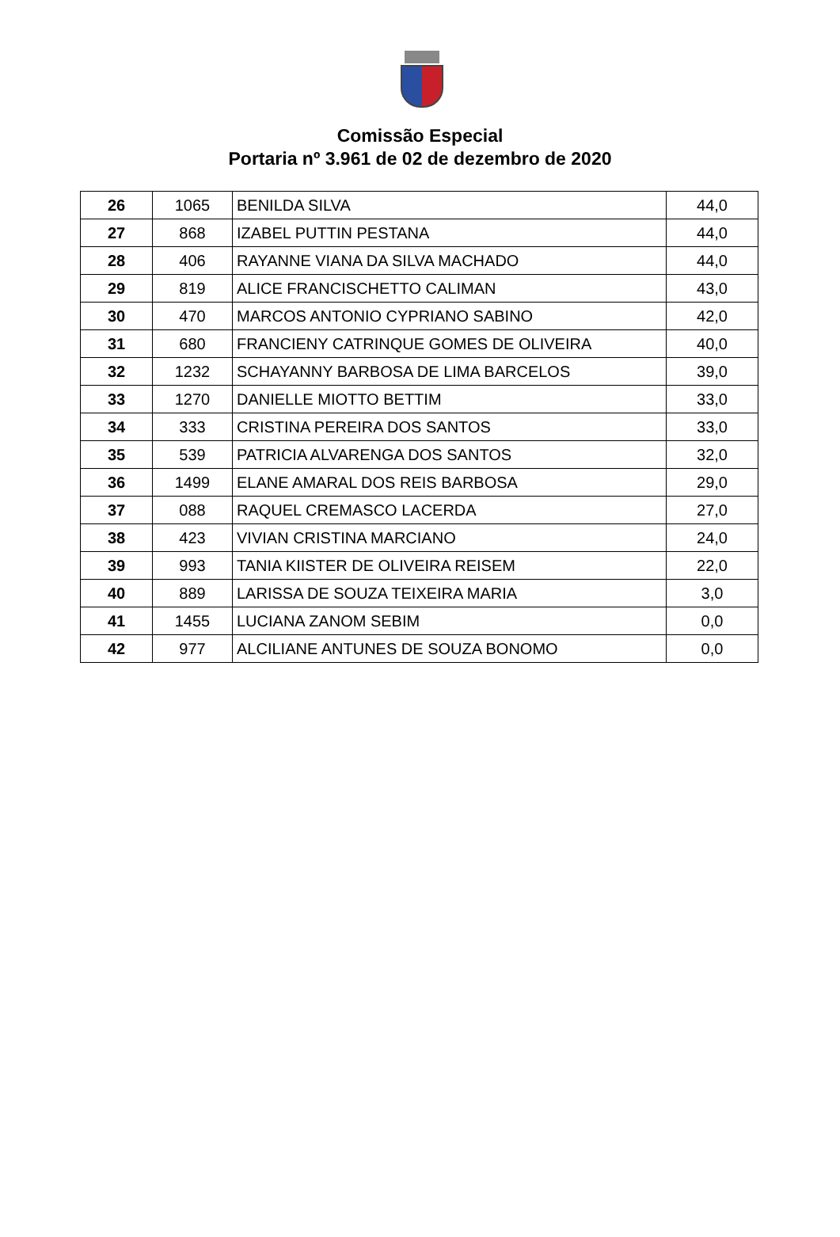Comissão Especial
Portaria nº 3.961 de 02 de dezembro de 2020
| 26 | 1065 | BENILDA SILVA | 44,0 |
| 27 | 868 | IZABEL PUTTIN PESTANA | 44,0 |
| 28 | 406 | RAYANNE VIANA DA SILVA MACHADO | 44,0 |
| 29 | 819 | ALICE FRANCISCHETTO CALIMAN | 43,0 |
| 30 | 470 | MARCOS ANTONIO CYPRIANO SABINO | 42,0 |
| 31 | 680 | FRANCIENY CATRINQUE GOMES DE OLIVEIRA | 40,0 |
| 32 | 1232 | SCHAYANNY BARBOSA DE LIMA BARCELOS | 39,0 |
| 33 | 1270 | DANIELLE MIOTTO BETTIM | 33,0 |
| 34 | 333 | CRISTINA PEREIRA DOS SANTOS | 33,0 |
| 35 | 539 | PATRICIA ALVARENGA DOS SANTOS | 32,0 |
| 36 | 1499 | ELANE AMARAL DOS REIS BARBOSA | 29,0 |
| 37 | 088 | RAQUEL CREMASCO LACERDA | 27,0 |
| 38 | 423 | VIVIAN CRISTINA MARCIANO | 24,0 |
| 39 | 993 | TANIA KIISTER DE OLIVEIRA REISEM | 22,0 |
| 40 | 889 | LARISSA DE SOUZA TEIXEIRA MARIA | 3,0 |
| 41 | 1455 | LUCIANA ZANOM SEBIM | 0,0 |
| 42 | 977 | ALCILIANE ANTUNES DE SOUZA BONOMO | 0,0 |